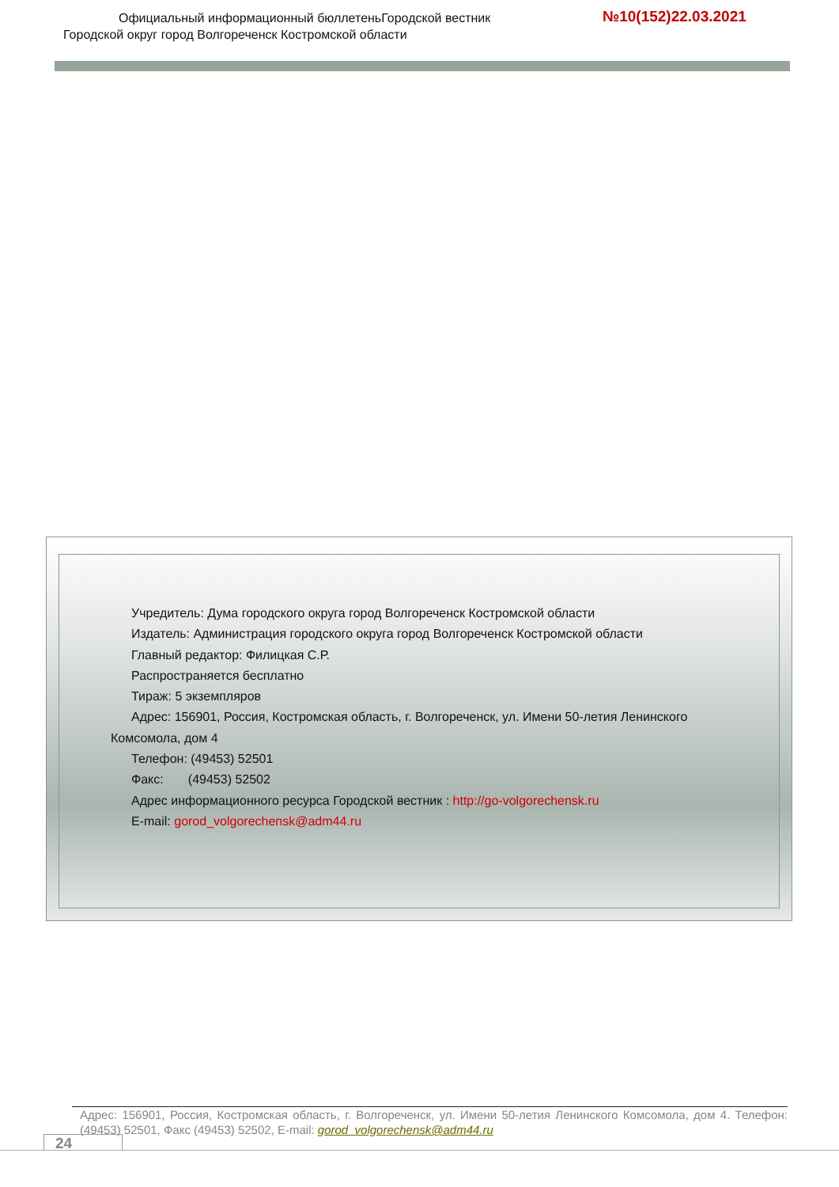Официальный информационный бюллетеньГородской вестник
Городской округ город Волгореченск Костромской области
№10(152)22.03.2021
Учредитель: Дума городского округа город Волгореченск Костромской области
Издатель: Администрация городского округа город Волгореченск Костромской области
Главный редактор: Филицкая С.Р.
Распространяется бесплатно
Тираж: 5 экземпляров
Адрес: 156901, Россия, Костромская область, г. Волгореченск, ул. Имени 50-летия Ленинского
Комсомола, дом 4
Телефон: (49453) 52501
Факс: (49453) 52502
Адрес информационного ресурса Городской вестник : http://go-volgorechensk.ru
E-mail: gorod_volgorechensk@adm44.ru
Адрес: 156901, Россия, Костромская область, г. Волгореченск, ул. Имени 50-летия Ленинского Комсомола, дом 4. Телефон: (49453) 52501, Факс (49453) 52502, E-mail: gorod_volgorechensk@adm44.ru
24